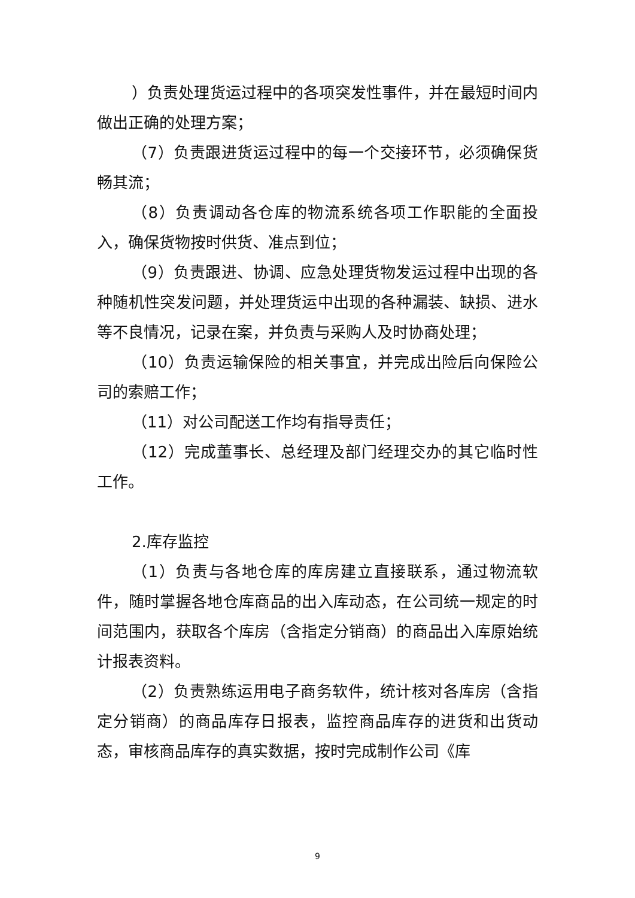）负责处理货运过程中的各项突发性事件，并在最短时间内做出正确的处理方案；
（7）负责跟进货运过程中的每一个交接环节，必须确保货畅其流；
（8）负责调动各仓库的物流系统各项工作职能的全面投入，确保货物按时供货、准点到位；
（9）负责跟进、协调、应急处理货物发运过程中出现的各种随机性突发问题，并处理货运中出现的各种漏装、缺损、进水等不良情况，记录在案，并负责与采购人及时协商处理；
（10）负责运输保险的相关事宜，并完成出险后向保险公司的索赔工作；
（11）对公司配送工作均有指导责任；
（12）完成董事长、总经理及部门经理交办的其它临时性工作。
2.库存监控
（1）负责与各地仓库的库房建立直接联系，通过物流软件，随时掌握各地仓库商品的出入库动态，在公司统一规定的时间范围内，获取各个库房（含指定分销商）的商品出入库原始统计报表资料。
（2）负责熟练运用电子商务软件，统计核对各库房（含指定分销商）的商品库存日报表，监控商品库存的进货和出货动态，审核商品库存的真实数据，按时完成制作公司《库
9